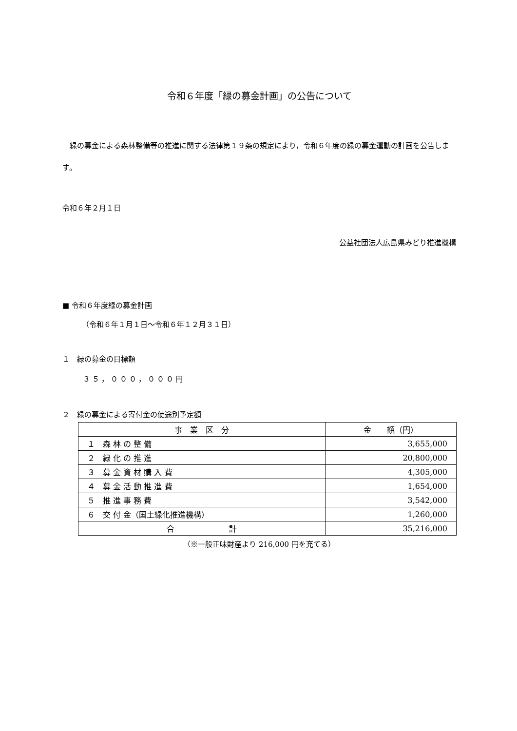令和６年度「緑の募金計画」の公告について
緑の募金による森林整備等の推進に関する法律第１９条の規定により，令和６年度の緑の募金運動の計画を公告します。
令和６年２月１日
公益社団法人広島県みどり推進機構
■ 令和６年度緑の募金計画
（令和６年１月１日～令和６年１２月３１日）
１　緑の募金の目標額
３５，０００，０００円
２　緑の募金による寄付金の使途別予定額
| 事 業 区 分 | 金 額（円） |
| １ 森 林 の 整 備 | 3,655,000 |
| ２ 緑 化 の 推 進 | 20,800,000 |
| ３ 募 金 資 材 購 入 費 | 4,305,000 |
| ４ 募 金 活 動 推 進 費 | 1,654,000 |
| ５ 推 進 事 務 費 | 3,542,000 |
| ６ 交 付 金（国土緑化推進機構） | 1,260,000 |
| 合 計 | 35,216,000 |
（※一般正味財産より 216,000 円を充てる）